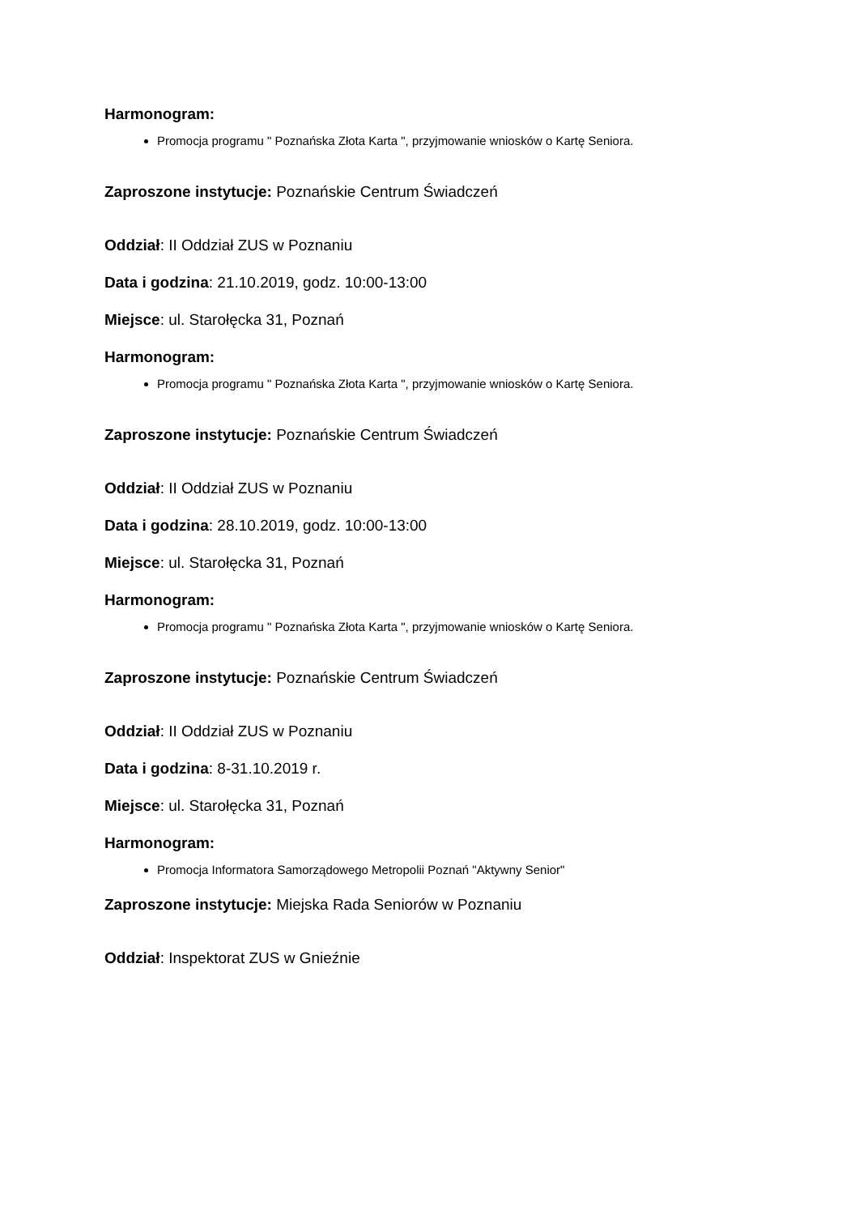Harmonogram:
Promocja programu " Poznańska Złota Karta ", przyjmowanie wniosków o Kartę Seniora.
Zaproszone instytucje: Poznańskie Centrum Świadczeń
Oddział: II Oddział ZUS w Poznaniu
Data i godzina: 21.10.2019, godz. 10:00-13:00
Miejsce: ul. Starołęcka 31, Poznań
Harmonogram:
Promocja programu " Poznańska Złota Karta ", przyjmowanie wniosków o Kartę Seniora.
Zaproszone instytucje: Poznańskie Centrum Świadczeń
Oddział: II Oddział ZUS w Poznaniu
Data i godzina: 28.10.2019, godz. 10:00-13:00
Miejsce: ul. Starołęcka 31, Poznań
Harmonogram:
Promocja programu " Poznańska Złota Karta ", przyjmowanie wniosków o Kartę Seniora.
Zaproszone instytucje: Poznańskie Centrum Świadczeń
Oddział: II Oddział ZUS w Poznaniu
Data i godzina: 8-31.10.2019 r.
Miejsce: ul. Starołęcka 31, Poznań
Harmonogram:
Promocja Informatora Samorządowego Metropolii Poznań "Aktywny Senior"
Zaproszone instytucje: Miejska Rada Seniorów w Poznaniu
Oddział: Inspektorat ZUS w Gnieźnie